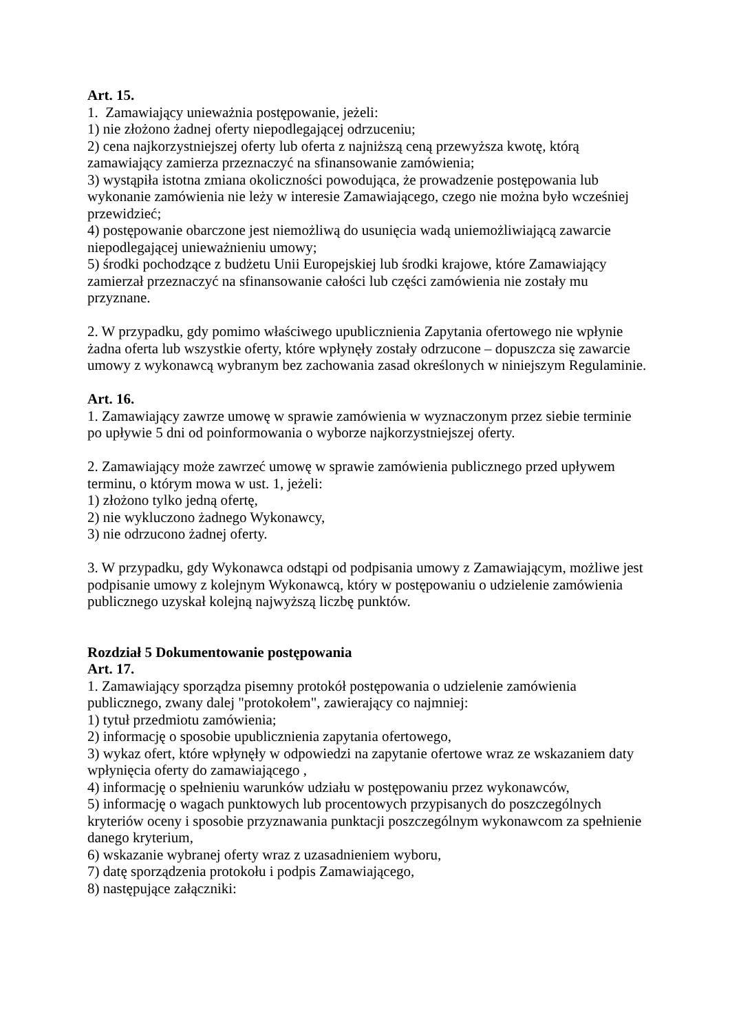Art. 15.
1. Zamawiający unieważnia postępowanie, jeżeli:
1) nie złożono żadnej oferty niepodlegającej odrzuceniu;
2) cena najkorzystniejszej oferty lub oferta z najniższą ceną przewyższa kwotę, którą zamawiający zamierza przeznaczyć na sfinansowanie zamówienia;
3) wystąpiła istotna zmiana okoliczności powodująca, że prowadzenie postępowania lub wykonanie zamówienia nie leży w interesie Zamawiającego, czego nie można było wcześniej przewidzieć;
4) postępowanie obarczone jest niemożliwą do usunięcia wadą uniemożliwiającą zawarcie niepodlegającej unieważnieniu umowy;
5) środki pochodzące z budżetu Unii Europejskiej lub środki krajowe, które Zamawiający zamierzał przeznaczyć na sfinansowanie całości lub części zamówienia nie zostały mu przyznane.
2. W przypadku, gdy pomimo właściwego upublicznienia Zapytania ofertowego nie wpłynie żadna oferta lub wszystkie oferty, które wpłynęły zostały odrzucone – dopuszcza się zawarcie umowy z wykonawcą wybranym bez zachowania zasad określonych w niniejszym Regulaminie.
Art. 16.
1. Zamawiający zawrze umowę w sprawie zamówienia w wyznaczonym przez siebie terminie po upływie 5 dni od poinformowania o wyborze najkorzystniejszej oferty.
2. Zamawiający może zawrzeć umowę w sprawie zamówienia publicznego przed upływem terminu, o którym mowa w ust. 1, jeżeli:
1) złożono tylko jedną ofertę,
2) nie wykluczono żadnego Wykonawcy,
3) nie odrzucono żadnej oferty.
3. W przypadku, gdy Wykonawca odstąpi od podpisania umowy z Zamawiającym, możliwe jest podpisanie umowy z kolejnym Wykonawcą, który w postępowaniu o udzielenie zamówienia publicznego uzyskał kolejną najwyższą liczbę punktów.
Rozdział 5 Dokumentowanie postępowania
Art. 17.
1. Zamawiający sporządza pisemny protokół postępowania o udzielenie zamówienia publicznego, zwany dalej "protokołem", zawierający co najmniej:
1) tytuł przedmiotu zamówienia;
2) informację o sposobie upublicznienia zapytania ofertowego,
3) wykaz ofert, które wpłynęły w odpowiedzi na zapytanie ofertowe wraz ze wskazaniem daty wpłynięcia oferty do zamawiającego ,
4) informację o spełnieniu warunków udziału w postępowaniu przez wykonawców,
5) informację o wagach punktowych lub procentowych przypisanych do poszczególnych kryteriów oceny i sposobie przyznawania punktacji poszczególnym wykonawcom za spełnienie danego kryterium,
6) wskazanie wybranej oferty wraz z uzasadnieniem wyboru,
7) datę sporządzenia protokołu i podpis Zamawiającego,
8) następujące załączniki: